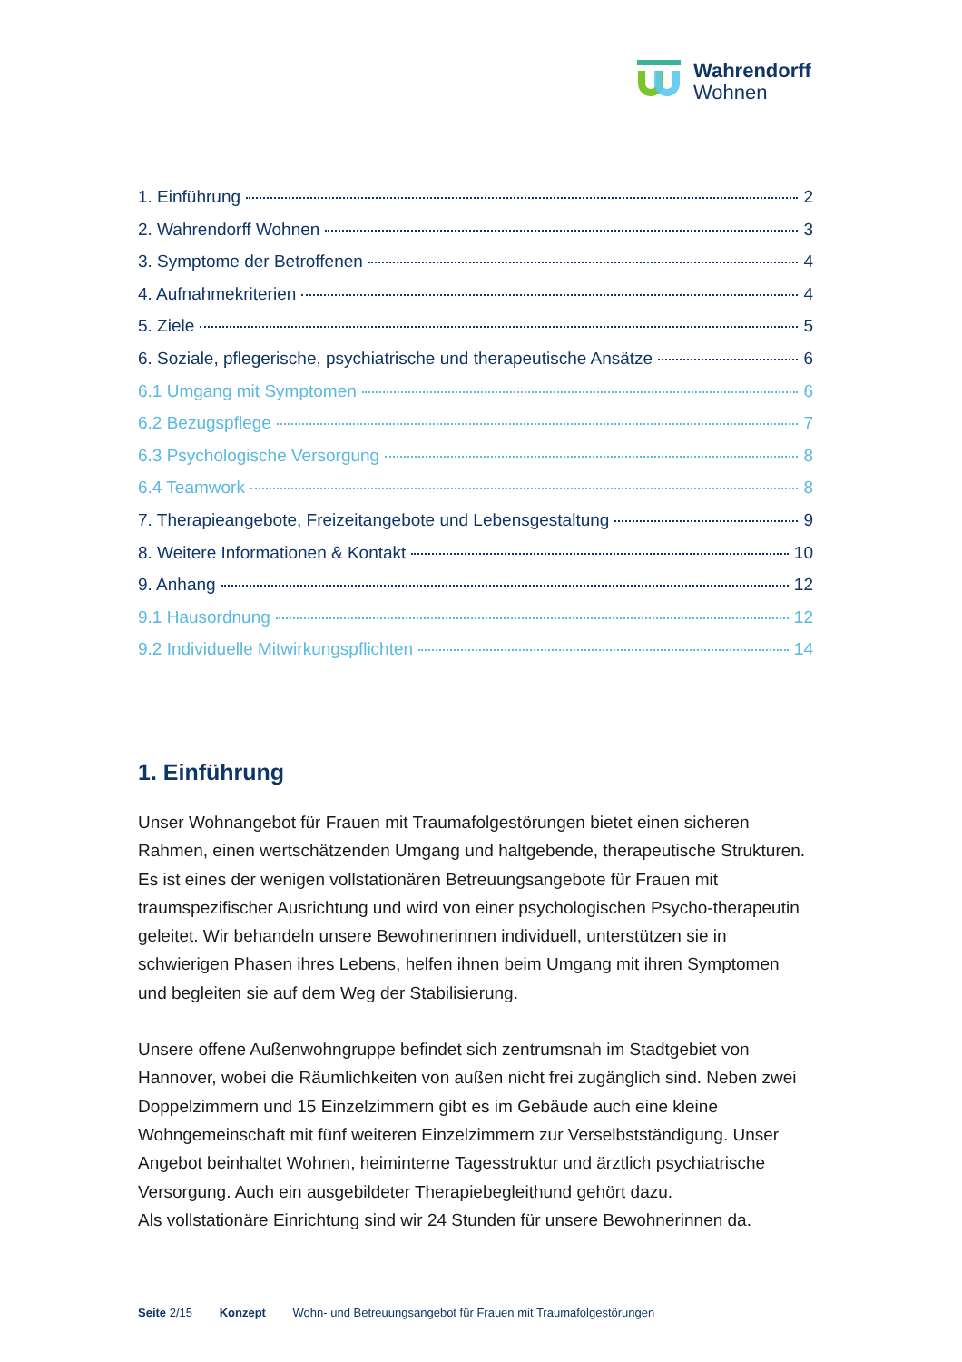Wahrendorff
Wohnen
1. Einführung 2
2. Wahrendorff Wohnen 3
3. Symptome der Betroffenen 4
4. Aufnahmekriterien 4
5. Ziele 5
6. Soziale, pflegerische, psychiatrische und therapeutische Ansätze 6
6.1 Umgang mit Symptomen 6
6.2 Bezugspflege 7
6.3 Psychologische Versorgung 8
6.4 Teamwork 8
7. Therapieangebote, Freizeitangebote und Lebensgestaltung 9
8. Weitere Informationen & Kontakt 10
9. Anhang 12
9.1 Hausordnung 12
9.2 Individuelle Mitwirkungspflichten 14
1. Einführung
Unser Wohnangebot für Frauen mit Traumafolgestörungen bietet einen sicheren Rahmen, einen wertschätzenden Umgang und haltgebende, therapeutische Strukturen. Es ist eines der wenigen vollstationären Betreuungsangebote für Frauen mit traumspezifischer Ausrichtung und wird von einer psychologischen Psycho-therapeutin geleitet. Wir behandeln unsere Bewohnerinnen individuell, unterstützen sie in schwierigen Phasen ihres Lebens, helfen ihnen beim Umgang mit ihren Symptomen und begleiten sie auf dem Weg der Stabilisierung.
Unsere offene Außenwohngruppe befindet sich zentrumsnah im Stadtgebiet von Hannover, wobei die Räumlichkeiten von außen nicht frei zugänglich sind. Neben zwei Doppelzimmern und 15 Einzelzimmern gibt es im Gebäude auch eine kleine Wohngemeinschaft mit fünf weiteren Einzelzimmern zur Verselbstständigung. Unser Angebot beinhaltet Wohnen, heiminterne Tagesstruktur und ärztlich psychiatrische Versorgung. Auch ein ausgebildeter Therapiebegleithund gehört dazu.
Als vollstationäre Einrichtung sind wir 24 Stunden für unsere Bewohnerinnen da.
Seite 2/15 Konzept Wohn- und Betreuungsangebot für Frauen mit Traumafolgestörungen